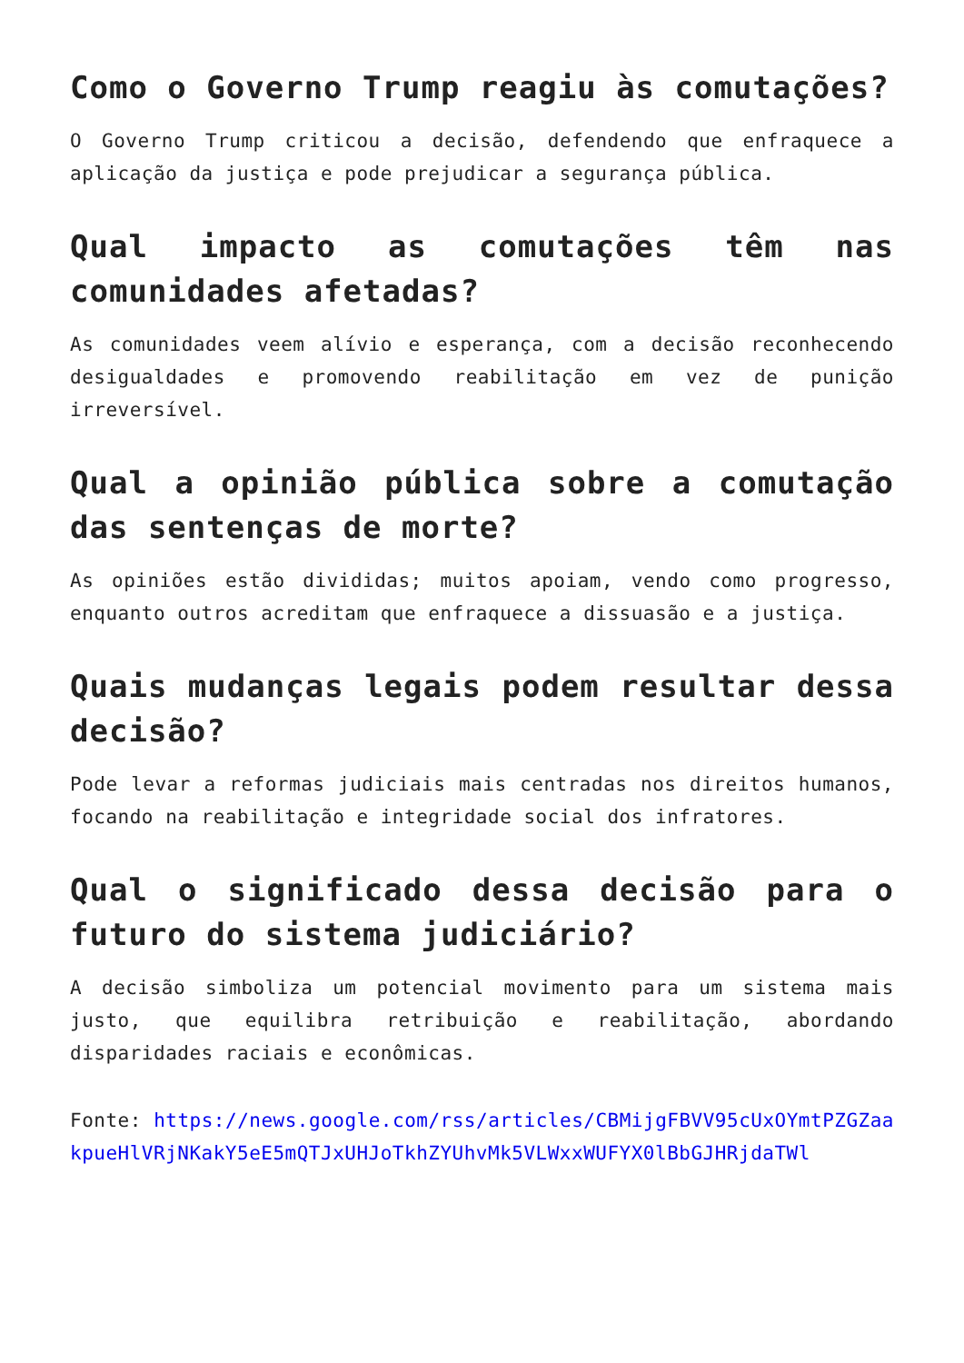Como o Governo Trump reagiu às comutações?
O Governo Trump criticou a decisão, defendendo que enfraquece a aplicação da justiça e pode prejudicar a segurança pública.
Qual impacto as comutações têm nas comunidades afetadas?
As comunidades veem alívio e esperança, com a decisão reconhecendo desigualdades e promovendo reabilitação em vez de punição irreversível.
Qual a opinião pública sobre a comutação das sentenças de morte?
As opiniões estão divididas; muitos apoiam, vendo como progresso, enquanto outros acreditam que enfraquece a dissuasão e a justiça.
Quais mudanças legais podem resultar dessa decisão?
Pode levar a reformas judiciais mais centradas nos direitos humanos, focando na reabilitação e integridade social dos infratores.
Qual o significado dessa decisão para o futuro do sistema judiciário?
A decisão simboliza um potencial movimento para um sistema mais justo, que equilibra retribuição e reabilitação, abordando disparidades raciais e econômicas.
Fonte: https://news.google.com/rss/articles/CBMijgFBVV95cUxOYmtPZGZaakpueHlVRjNKakY5eE5mQTJxUHJoTkhZYUhvMk5VLWxxWUFYX0lBbGJHRjdaTWl